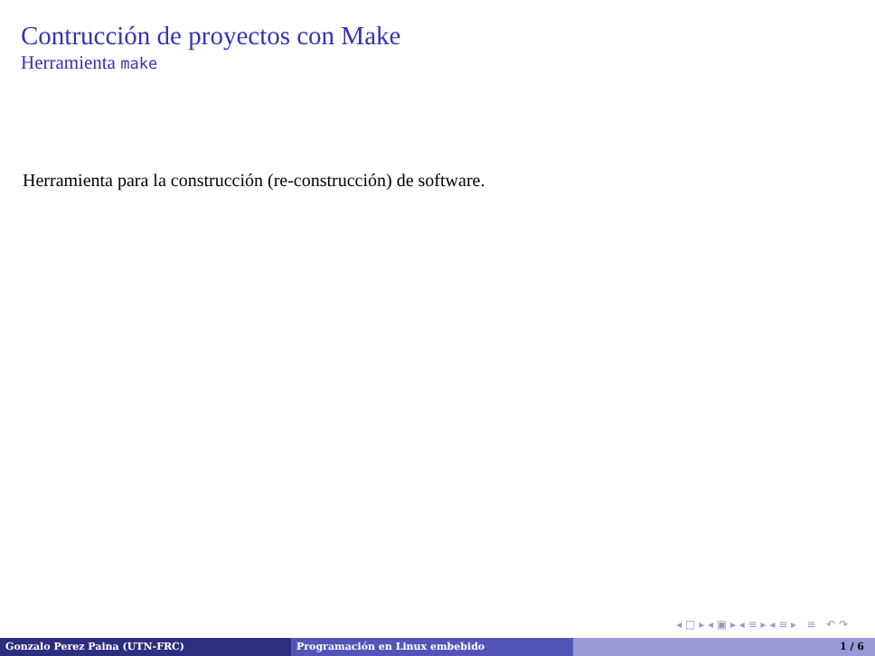Contrucción de proyectos con Make
Herramienta make
Herramienta para la construcción (re-construcción) de software.
◂ □ ▸ ◂ ▣ ▸ ◂ ≡ ▸ ◂ ≡ ▸ ≡ ↶ ↷
Gonzalo Perez Paina (UTN-FRC) Programación en Linux embebido 1 / 6